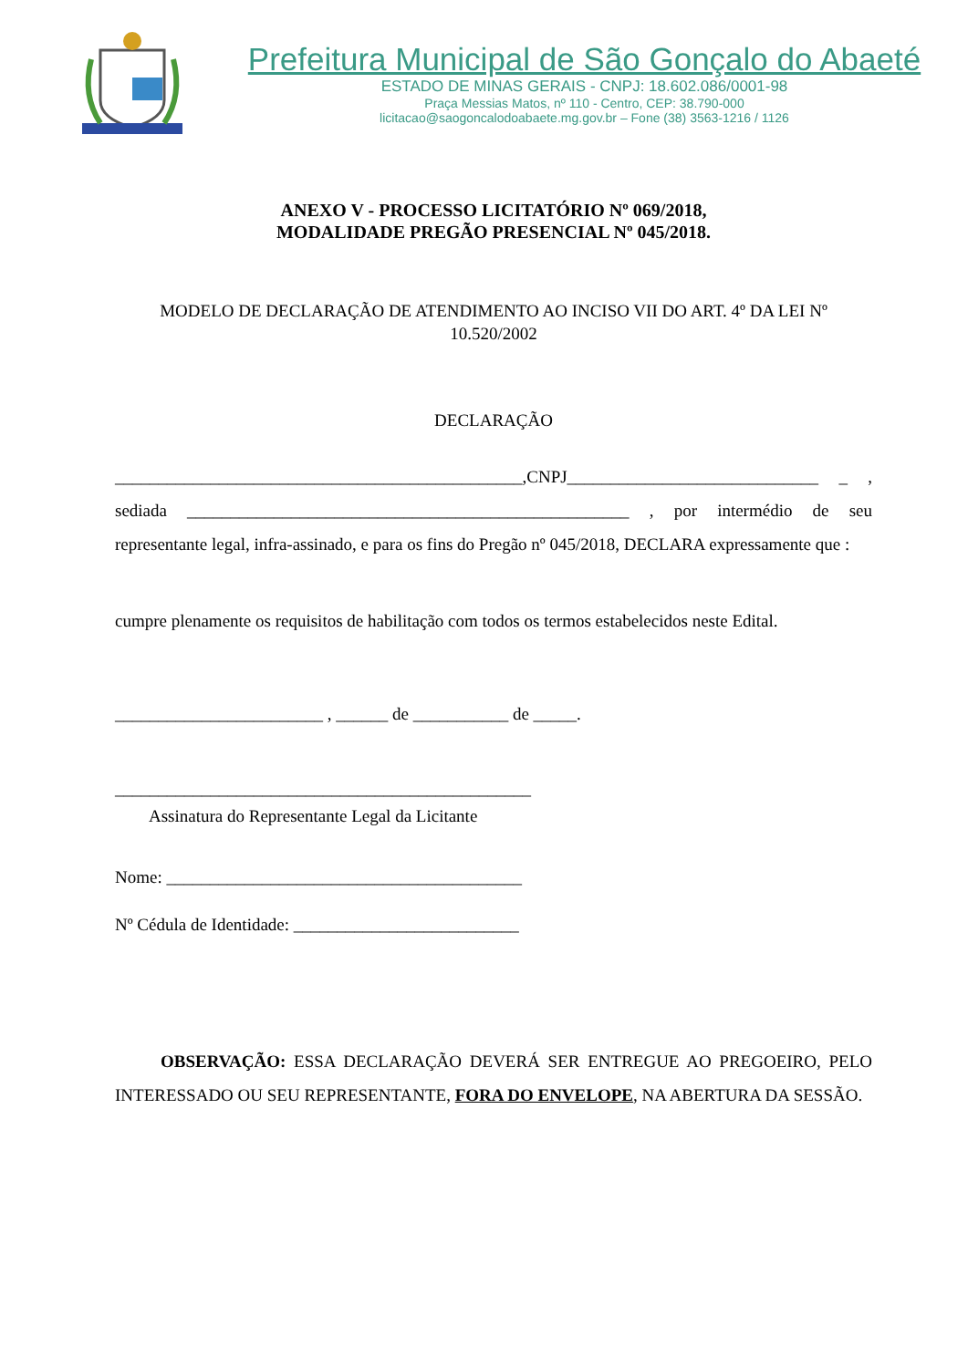Prefeitura Municipal de São Gonçalo do Abaeté
ESTADO DE MINAS GERAIS - CNPJ: 18.602.086/0001-98
Praça Messias Matos, nº 110 - Centro, CEP: 38.790-000
licitacao@saogoncalodoabaete.mg.gov.br – Fone (38) 3563-1216 / 1126
ANEXO V - PROCESSO LICITATÓRIO Nº 069/2018,
MODALIDADE PREGÃO PRESENCIAL Nº 045/2018.
MODELO DE DECLARAÇÃO DE ATENDIMENTO AO INCISO VII DO ART. 4º DA LEI Nº 10.520/2002
DECLARAÇÃO
_______________________________________________,CNPJ_____________________________ _ , sediada ___________________________________________________ , por intermédio de seu representante legal, infra-assinado, e para os fins do Pregão nº 045/2018, DECLARA expressamente que :
cumpre plenamente os requisitos de habilitação com todos os termos estabelecidos neste Edital.
________________________ , ______ de ___________ de _____.
________________________________________________
Assinatura do Representante Legal da Licitante
Nome: _________________________________________
Nº Cédula de Identidade: __________________________
OBSERVAÇÃO: ESSA DECLARAÇÃO DEVERÁ SER ENTREGUE AO PREGOEIRO, PELO INTERESSADO OU SEU REPRESENTANTE, FORA DO ENVELOPE, NA ABERTURA DA SESSÃO.